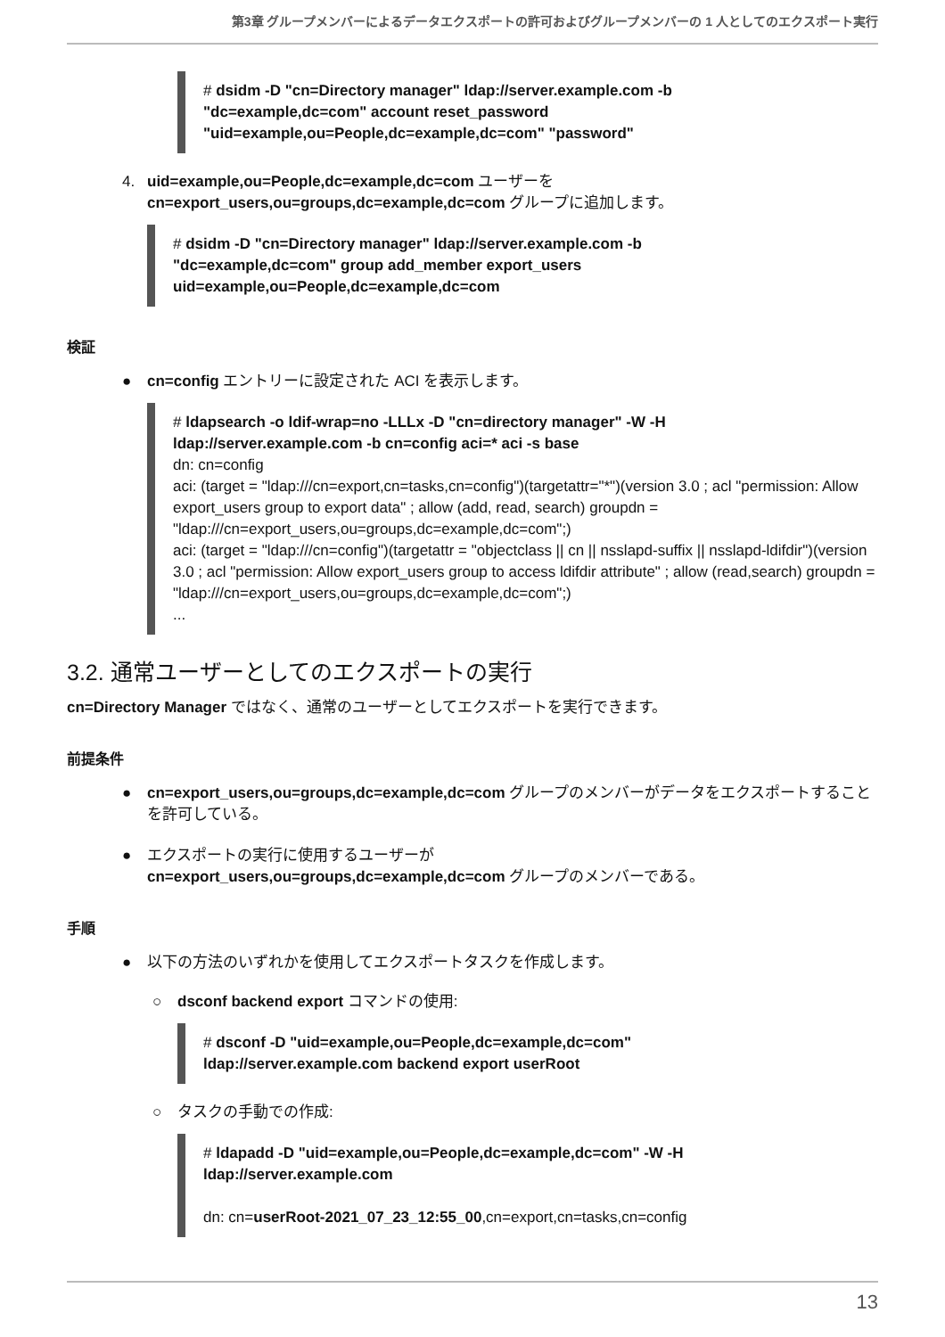第3章 グループメンバーによるデータエクスポートの許可およびグループメンバーの 1 人としてのエクスポート実行
# dsidm -D "cn=Directory manager" ldap://server.example.com -b
"dc=example,dc=com" account reset_password
"uid=example,ou=People,dc=example,dc=com" "password"
4. uid=example,ou=People,dc=example,dc=com ユーザーを
cn=export_users,ou=groups,dc=example,dc=com グループに追加します。
# dsidm -D "cn=Directory manager" ldap://server.example.com -b
"dc=example,dc=com" group add_member export_users
uid=example,ou=People,dc=example,dc=com
検証
● cn=config エントリーに設定された ACI を表示します。
# ldapsearch -o ldif-wrap=no -LLLx -D "cn=directory manager" -W -H
ldap://server.example.com -b cn=config aci=* aci -s base
dn: cn=config
aci: (target = "ldap:///cn=export,cn=tasks,cn=config")(targetattr="*")(version 3.0 ; acl "permission: Allow export_users group to export data" ; allow (add, read, search) groupdn = "ldap:///cn=export_users,ou=groups,dc=example,dc=com";)
aci: (target = "ldap:///cn=config")(targetattr = "objectclass || cn || nsslapd-suffix || nsslapd-ldifdir")(version 3.0 ; acl "permission: Allow export_users group to access ldifdir attribute" ; allow (read,search) groupdn = "ldap:///cn=export_users,ou=groups,dc=example,dc=com";)
...
3.2. 通常ユーザーとしてのエクスポートの実行
cn=Directory Manager ではなく、通常のユーザーとしてエクスポートを実行できます。
前提条件
● cn=export_users,ou=groups,dc=example,dc=com グループのメンバーがデータをエクスポートすることを許可している。
● エクスポートの実行に使用するユーザーが
cn=export_users,ou=groups,dc=example,dc=com グループのメンバーである。
手順
● 以下の方法のいずれかを使用してエクスポートタスクを作成します。
○ dsconf backend export コマンドの使用:
# dsconf -D "uid=example,ou=People,dc=example,dc=com"
ldap://server.example.com backend export userRoot
○ タスクの手動での作成:
# ldapadd -D "uid=example,ou=People,dc=example,dc=com" -W -H
ldap://server.example.com
dn: cn=userRoot-2021_07_23_12:55_00,cn=export,cn=tasks,cn=config
13